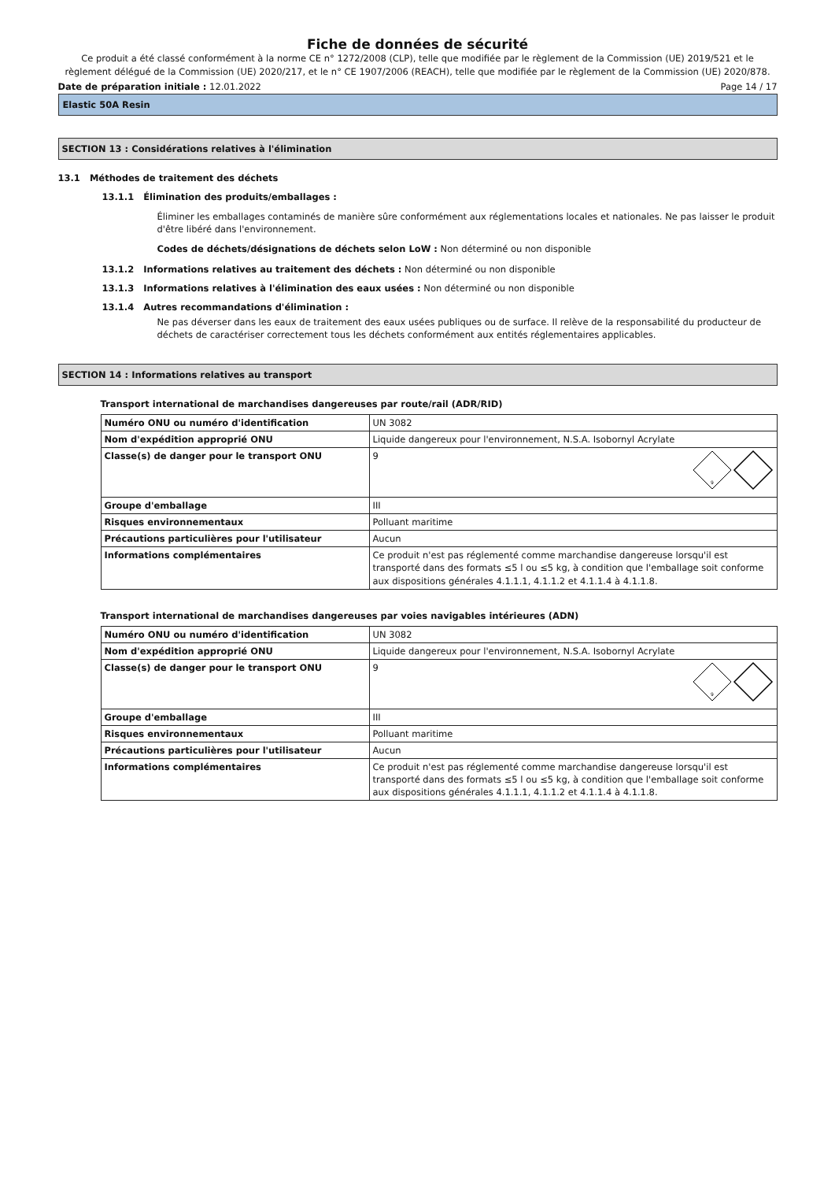Fiche de données de sécurité
Ce produit a été classé conformément à la norme CE n° 1272/2008 (CLP), telle que modifiée par le règlement de la Commission (UE) 2019/521 et le règlement délégué de la Commission (UE) 2020/217, et le n° CE 1907/2006 (REACH), telle que modifiée par le règlement de la Commission (UE) 2020/878.
Date de préparation initiale : 12.01.2022 Page 14 / 17
Elastic 50A Resin
SECTION 13 : Considérations relatives à l'élimination
13.1 Méthodes de traitement des déchets
13.1.1 Élimination des produits/emballages :
Éliminer les emballages contaminés de manière sûre conformément aux réglementations locales et nationales. Ne pas laisser le produit d'être libéré dans l'environnement.
Codes de déchets/désignations de déchets selon LoW : Non déterminé ou non disponible
13.1.2 Informations relatives au traitement des déchets : Non déterminé ou non disponible
13.1.3 Informations relatives à l'élimination des eaux usées : Non déterminé ou non disponible
13.1.4 Autres recommandations d'élimination :
Ne pas déverser dans les eaux de traitement des eaux usées publiques ou de surface. Il relève de la responsabilité du producteur de déchets de caractériser correctement tous les déchets conformément aux entités réglementaires applicables.
SECTION 14 : Informations relatives au transport
Transport international de marchandises dangereuses par route/rail (ADR/RID)
| Numéro ONU ou numéro d'identification | UN 3082 |
| Nom d'expédition approprié ONU | Liquide dangereux pour l'environnement, N.S.A. Isobornyl Acrylate |
| Classe(s) de danger pour le transport ONU | 9 9 |
| Groupe d'emballage | III |
| Risques environnementaux | Polluant maritime |
| Précautions particulières pour l'utilisateur | Aucun |
| Informations complémentaires | Ce produit n'est pas réglementé comme marchandise dangereuse lorsqu'il est transporté dans des formats ≤5 l ou ≤5 kg, à condition que l'emballage soit conforme aux dispositions générales 4.1.1.1, 4.1.1.2 et 4.1.1.4 à 4.1.1.8. |
Transport international de marchandises dangereuses par voies navigables intérieures (ADN)
| Numéro ONU ou numéro d'identification | UN 3082 |
| Nom d'expédition approprié ONU | Liquide dangereux pour l'environnement, N.S.A. Isobornyl Acrylate |
| Classe(s) de danger pour le transport ONU | 9 9 |
| Groupe d'emballage | III |
| Risques environnementaux | Polluant maritime |
| Précautions particulières pour l'utilisateur | Aucun |
| Informations complémentaires | Ce produit n'est pas réglementé comme marchandise dangereuse lorsqu'il est transporté dans des formats ≤5 l ou ≤5 kg, à condition que l'emballage soit conforme aux dispositions générales 4.1.1.1, 4.1.1.2 et 4.1.1.4 à 4.1.1.8. |